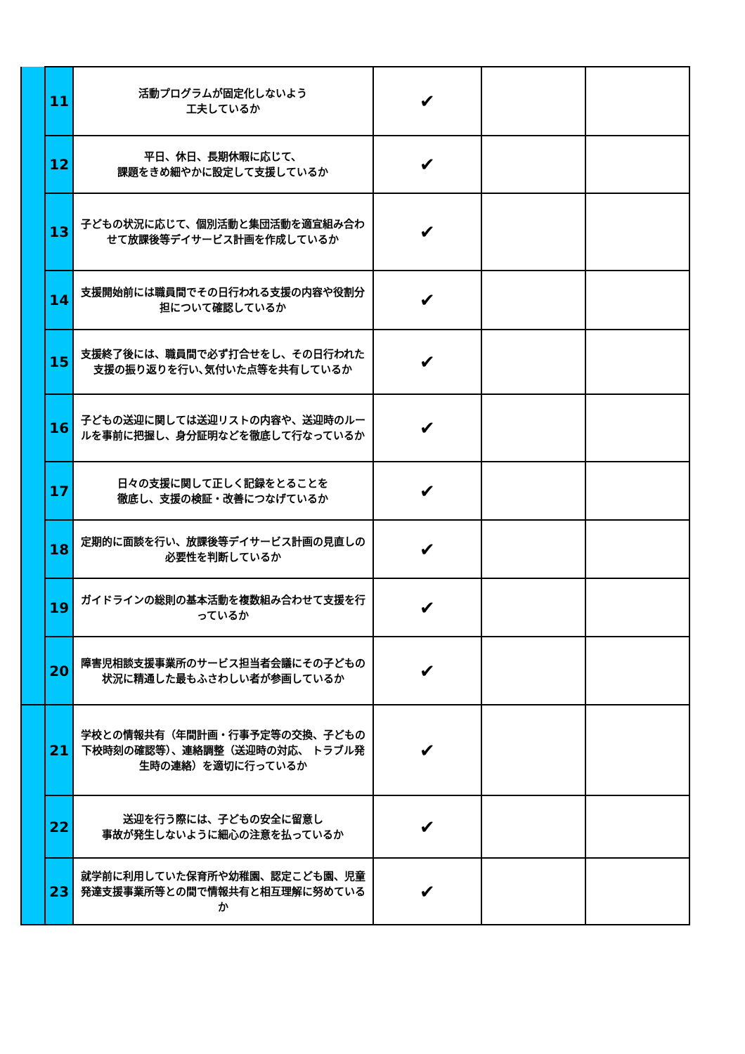| | 11 | 活動プログラムが固定化しないよう 工夫しているか | ✔ | | |
| | 12 | 平日、休日、長期休暇に応じて、 課題をきめ細やかに設定して支援しているか | ✔ | | |
| | 13 | 子どもの状況に応じて、個別活動と集団活動を適宜組み合わせて放課後等デイサービス計画を作成しているか | ✔ | | |
| | 14 | 支援開始前には職員間でその日行われる支援の内容や役割分担について確認しているか | ✔ | | |
| | 15 | 支援終了後には、職員間で必ず打合せをし、その日行われた支援の振り返りを行い､気付いた点等を共有しているか | ✔ | | |
| | 16 | 子どもの送迎に関しては送迎リストの内容や、送迎時のルールを事前に把握し、身分証明などを徹底して行なっているか | ✔ | | |
| | 17 | 日々の支援に関して正しく記録をとることを 徹底し、支援の検証・改善につなげているか | ✔ | | |
| | 18 | 定期的に面談を行い、放課後等デイサービス計画の見直しの必要性を判断しているか | ✔ | | |
| | 19 | ガイドラインの総則の基本活動を複数組み合わせて支援を行っているか | ✔ | | |
| | 20 | 障害児相談支援事業所のサービス担当者会議にその子どもの状況に精通した最もふさわしい者が参画しているか | ✔ | | |
| | 21 | 学校との情報共有（年間計画・行事予定等の交換、子どもの下校時刻の確認等）、連絡調整（送迎時の対応、 トラブル発生時の連絡）を適切に行っているか | ✔ | | |
| | 22 | 送迎を行う際には、子どもの安全に留意し 事故が発生しないように細心の注意を払っているか | ✔ | | |
| | 23 | 就学前に利用していた保育所や幼稚園、認定こども園、児童発達支援事業所等との間で情報共有と相互理解に努めているか | ✔ | | |